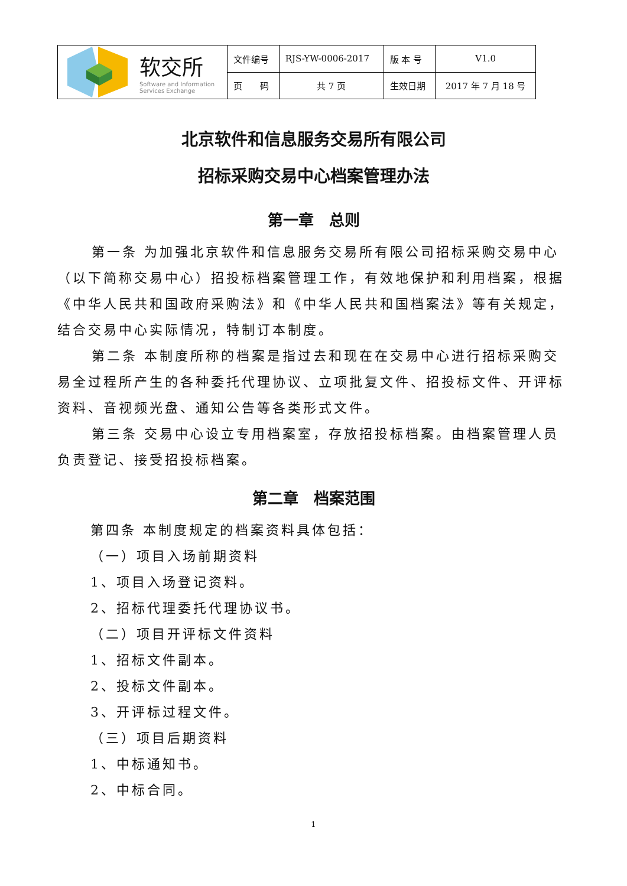| 软交所 Software and Information Services Exchange | 文件编号 | RJS-YW-0006-2017 | 版 本 号 | V1.0 |
| | 页 码 | 共 7 页 | 生效日期 | 2017 年 7 月 18 号 |
北京软件和信息服务交易所有限公司
招标采购交易中心档案管理办法
第一章　总则
第一条 为加强北京软件和信息服务交易所有限公司招标采购交易中心（以下简称交易中心）招投标档案管理工作，有效地保护和利用档案，根据《中华人民共和国政府采购法》和《中华人民共和国档案法》等有关规定，结合交易中心实际情况，特制订本制度。
第二条 本制度所称的档案是指过去和现在在交易中心进行招标采购交易全过程所产生的各种委托代理协议、立项批复文件、招投标文件、开评标资料、音视频光盘、通知公告等各类形式文件。
第三条 交易中心设立专用档案室，存放招投标档案。由档案管理人员负责登记、接受招投标档案。
第二章　档案范围
第四条 本制度规定的档案资料具体包括：
（一）项目入场前期资料
1、项目入场登记资料。
2、招标代理委托代理协议书。
（二）项目开评标文件资料
1、招标文件副本。
2、投标文件副本。
3、开评标过程文件。
（三）项目后期资料
1、中标通知书。
2、中标合同。
1